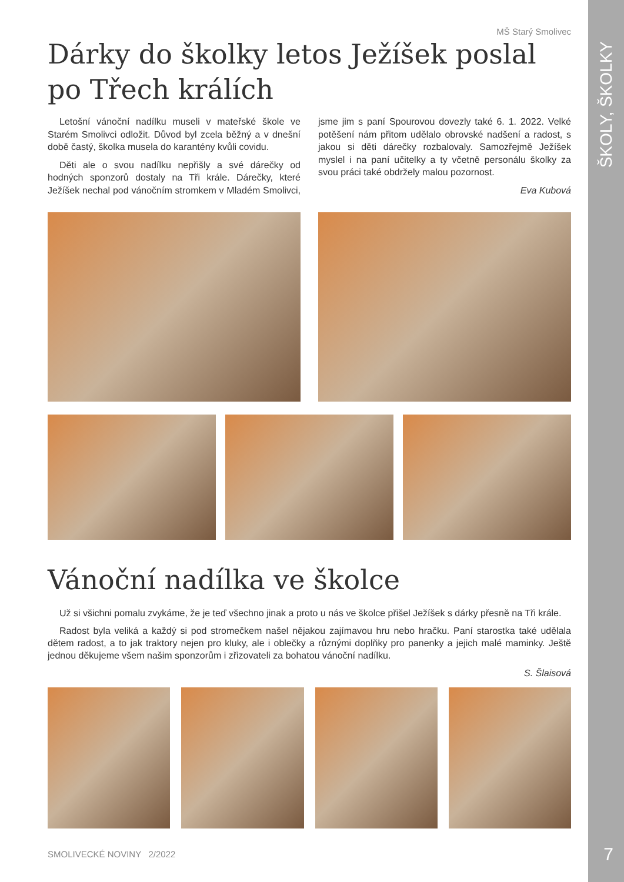MŠ Starý Smolivec
Dárky do školky letos Ježíšek poslal po Třech králích
Letošní vánoční nadílku museli v mateřské škole ve Starém Smolivci odložit. Důvod byl zcela běžný a v dnešní době častý, školka musela do karantény kvůli covidu.
Děti ale o svou nadílku nepřišly a své dárečky od hodných sponzorů dostaly na Tři krále. Dárečky, které Ježíšek nechal pod vánočním stromkem v Mladém Smolivci, jsme jim s paní Spourovou dovezly také 6. 1. 2022. Velké potěšení nám přitom udělalo obrovské nadšení a radost, s jakou si děti dárečky rozbalovaly. Samozřejmě Ježíšek myslel i na paní učitelky a ty včetně personálu školky za svou práci také obdržely malou pozornost.
Eva Kubová
Vánoční nadílka ve školce
Už si všichni pomalu zvykáme, že je teď všechno jinak a proto u nás ve školce přišel Ježíšek s dárky přesně na Tři krále.
Radost byla veliká a každý si pod stromečkem našel nějakou zajímavou hru nebo hračku. Paní starostka také udělala dětem radost, a to jak traktory nejen pro kluky, ale i oblečky a různými doplňky pro panenky a jejich malé maminky. Ještě jednou děkujeme všem našim sponzorům i zřizovateli za bohatou vánoční nadílku.
S. Šlaisová
SMOLIVECKÉ NOVINY 2/2022
ŠKOLY, ŠKOLKY
7